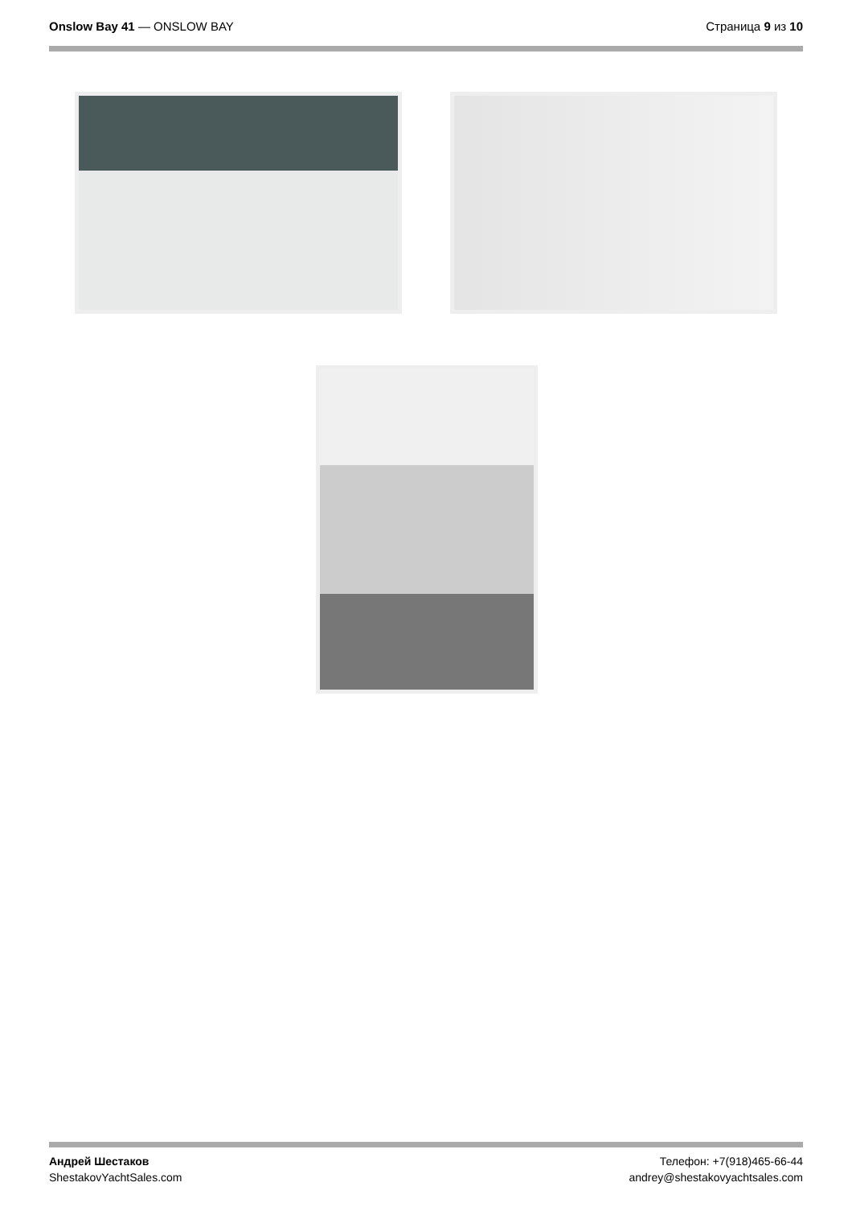Onslow Bay 41 — ONSLOW BAY Страница 9 из 10
Андрей Шестаков
ShestakovYachtSales.com
Телефон: +7(918)465-66-44
andrey@shestakovyachtsales.com